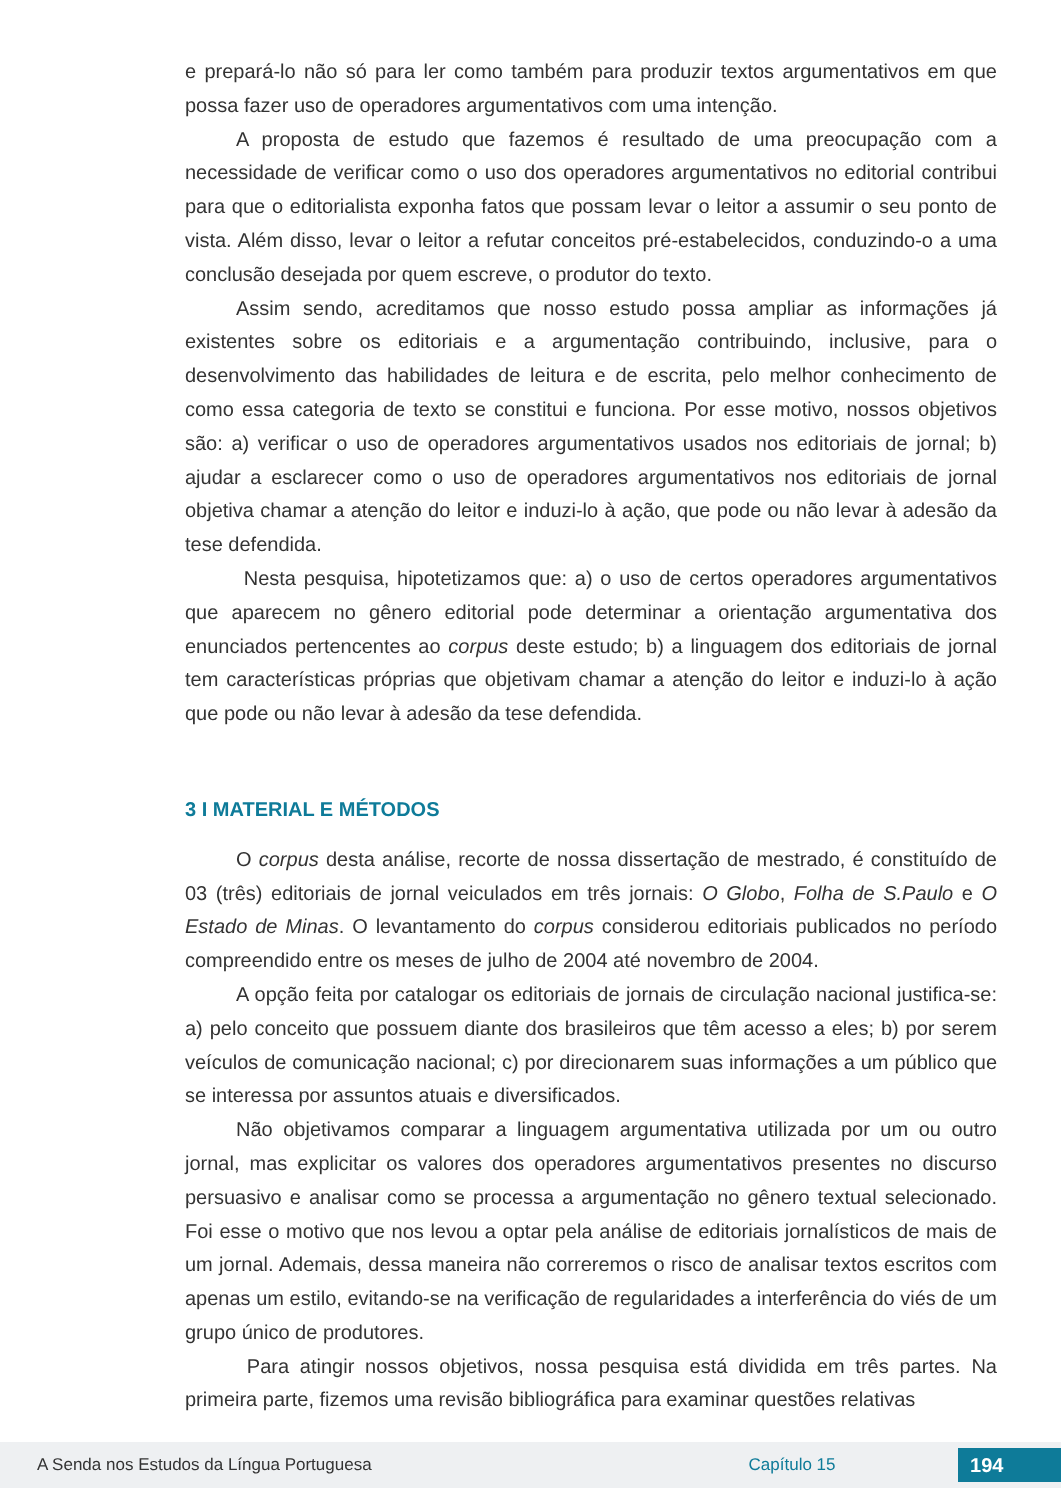e prepará-lo não só para ler como também para produzir textos argumentativos em que possa fazer uso de operadores argumentativos com uma intenção.
A proposta de estudo que fazemos é resultado de uma preocupação com a necessidade de verificar como o uso dos operadores argumentativos no editorial contribui para que o editorialista exponha fatos que possam levar o leitor a assumir o seu ponto de vista. Além disso, levar o leitor a refutar conceitos pré-estabelecidos, conduzindo-o a uma conclusão desejada por quem escreve, o produtor do texto.
Assim sendo, acreditamos que nosso estudo possa ampliar as informações já existentes sobre os editoriais e a argumentação contribuindo, inclusive, para o desenvolvimento das habilidades de leitura e de escrita, pelo melhor conhecimento de como essa categoria de texto se constitui e funciona. Por esse motivo, nossos objetivos são: a) verificar o uso de operadores argumentativos usados nos editoriais de jornal; b) ajudar a esclarecer como o uso de operadores argumentativos nos editoriais de jornal objetiva chamar a atenção do leitor e induzi-lo à ação, que pode ou não levar à adesão da tese defendida.
Nesta pesquisa, hipotetizamos que: a) o uso de certos operadores argumentativos que aparecem no gênero editorial pode determinar a orientação argumentativa dos enunciados pertencentes ao corpus deste estudo; b) a linguagem dos editoriais de jornal tem características próprias que objetivam chamar a atenção do leitor e induzi-lo à ação que pode ou não levar à adesão da tese defendida.
3 I MATERIAL E MÉTODOS
O corpus desta análise, recorte de nossa dissertação de mestrado, é constituído de 03 (três) editoriais de jornal veiculados em três jornais: O Globo, Folha de S.Paulo e O Estado de Minas. O levantamento do corpus considerou editoriais publicados no período compreendido entre os meses de julho de 2004 até novembro de 2004.
A opção feita por catalogar os editoriais de jornais de circulação nacional justifica-se: a) pelo conceito que possuem diante dos brasileiros que têm acesso a eles; b) por serem veículos de comunicação nacional; c) por direcionarem suas informações a um público que se interessa por assuntos atuais e diversificados.
Não objetivamos comparar a linguagem argumentativa utilizada por um ou outro jornal, mas explicitar os valores dos operadores argumentativos presentes no discurso persuasivo e analisar como se processa a argumentação no gênero textual selecionado. Foi esse o motivo que nos levou a optar pela análise de editoriais jornalísticos de mais de um jornal. Ademais, dessa maneira não correremos o risco de analisar textos escritos com apenas um estilo, evitando-se na verificação de regularidades a interferência do viés de um grupo único de produtores.
Para atingir nossos objetivos, nossa pesquisa está dividida em três partes. Na primeira parte, fizemos uma revisão bibliográfica para examinar questões relativas
A Senda nos Estudos da Língua Portuguesa Capítulo 15 194